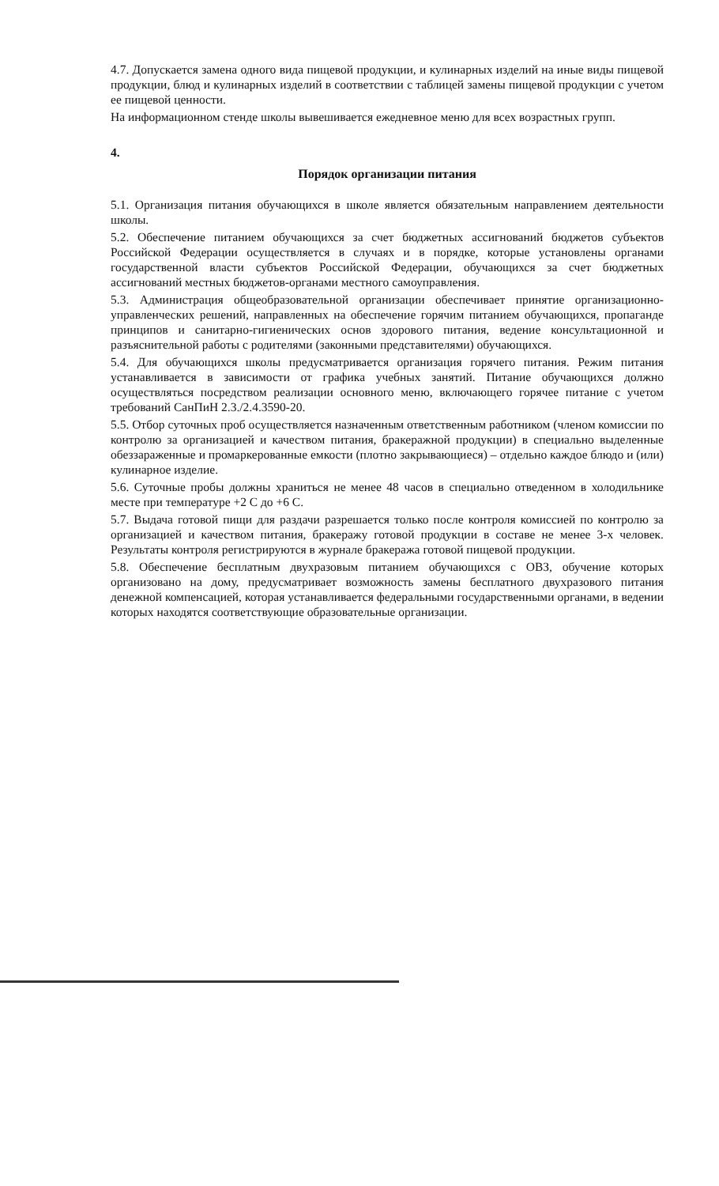4.7. Допускается замена одного вида пищевой продукции, и кулинарных изделий на иные виды пищевой продукции, блюд и кулинарных изделий в соответствии с таблицей замены пищевой продукции с учетом ее пищевой ценности.
На информационном стенде школы вывешивается ежедневное меню для всех возрастных групп.
4.
Порядок организации питания
5.1. Организация питания обучающихся в школе является обязательным направлением деятельности школы.
5.2. Обеспечение питанием обучающихся за счет бюджетных ассигнований бюджетов субъектов Российской Федерации осуществляется в случаях и в порядке, которые установлены органами государственной власти субъектов Российской Федерации, обучающихся за счет бюджетных ассигнований местных бюджетов-органами местного самоуправления.
5.3. Администрация общеобразовательной организации обеспечивает принятие организационно-управленческих решений, направленных на обеспечение горячим питанием обучающихся, пропаганде принципов и санитарно-гигиенических основ здорового питания, ведение консультационной и разъяснительной работы с родителями (законными представителями) обучающихся.
5.4. Для обучающихся школы предусматривается организация горячего питания. Режим питания устанавливается в зависимости от графика учебных занятий. Питание обучающихся должно осуществляться посредством реализации основного меню, включающего горячее питание с учетом требований СанПиН 2.3./2.4.3590-20.
5.5. Отбор суточных проб осуществляется назначенным ответственным работником (членом комиссии по контролю за организацией и качеством питания, бракеражной продукции) в специально выделенные обеззараженные и промаркерованные емкости (плотно закрывающиеся) – отдельно каждое блюдо и (или) кулинарное изделие.
5.6. Суточные пробы должны храниться не менее 48 часов в специально отведенном в холодильнике месте при температуре +2 С до +6 С.
5.7. Выдача готовой пищи для раздачи разрешается только после контроля комиссией по контролю за организацией и качеством питания, бракеражу готовой продукции в составе не менее 3-х человек. Результаты контроля регистрируются в журнале бракеража готовой пищевой продукции.
5.8. Обеспечение бесплатным двухразовым питанием обучающихся с ОВЗ, обучение которых организовано на дому, предусматривает возможность замены бесплатного двухразового питания денежной компенсацией, которая устанавливается федеральными государственными органами, в ведении которых находятся соответствующие образовательные организации.